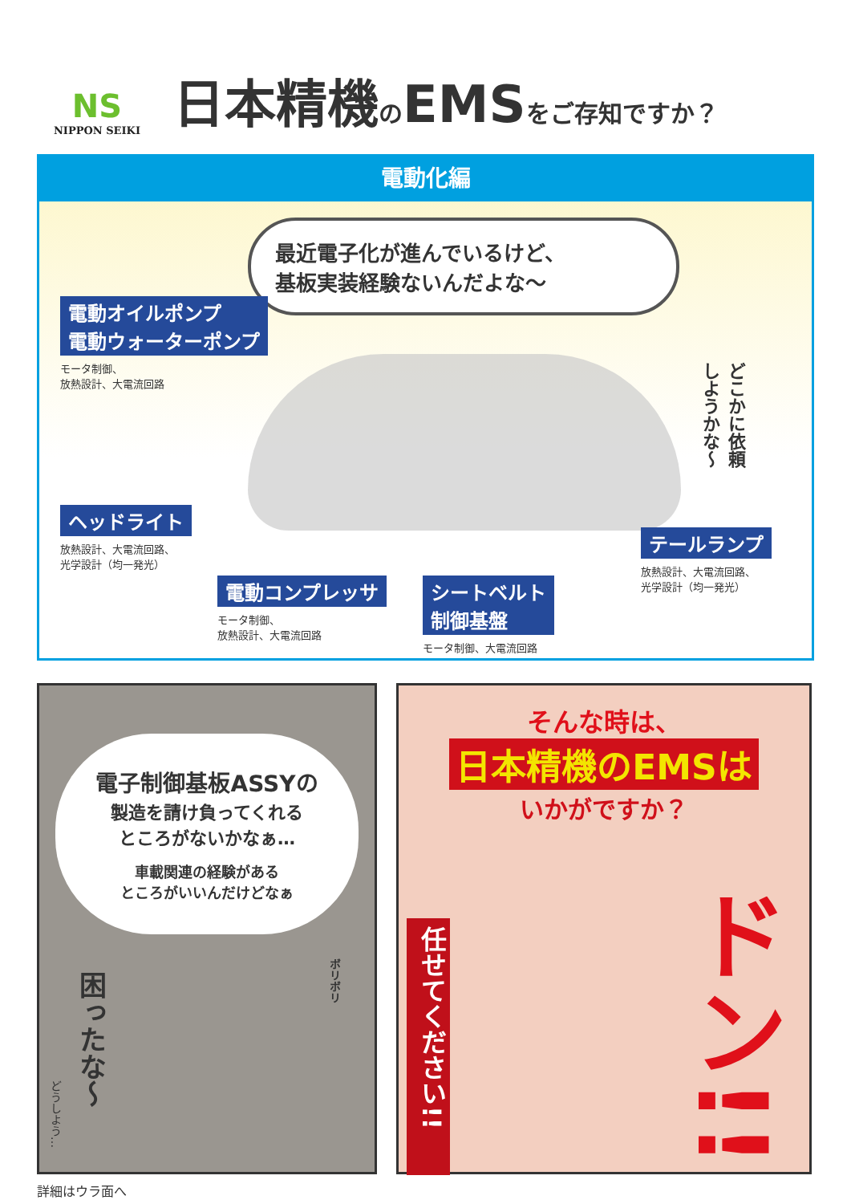NS
NIPPON SEIKI
日本精機のEMSをご存知ですか？
電動化編
最近電子化が進んでいるけど、
基板実装経験ないんだよな〜
電動オイルポンプ
電動ウォーターポンプ
モータ制御、
放熱設計、大電流回路
どこかに依頼
しようかな〜
ヘッドライト
放熱設計、大電流回路、
光学設計（均一発光）
電動コンプレッサ
モータ制御、
放熱設計、大電流回路
シートベルト
制御基盤
モータ制御、大電流回路
テールランプ
放熱設計、大電流回路、
光学設計（均一発光）
電子制御基板ASSYの
製造を請け負ってくれる
ところがないかなぁ…
車載関連の経験がある
ところがいいんだけどなぁ
困ったな〜
ボリボリ
どうしよう…
そんな時は、
日本精機のEMSは
いかがですか？
任せてください!!
ドン!!
詳細はウラ面へ